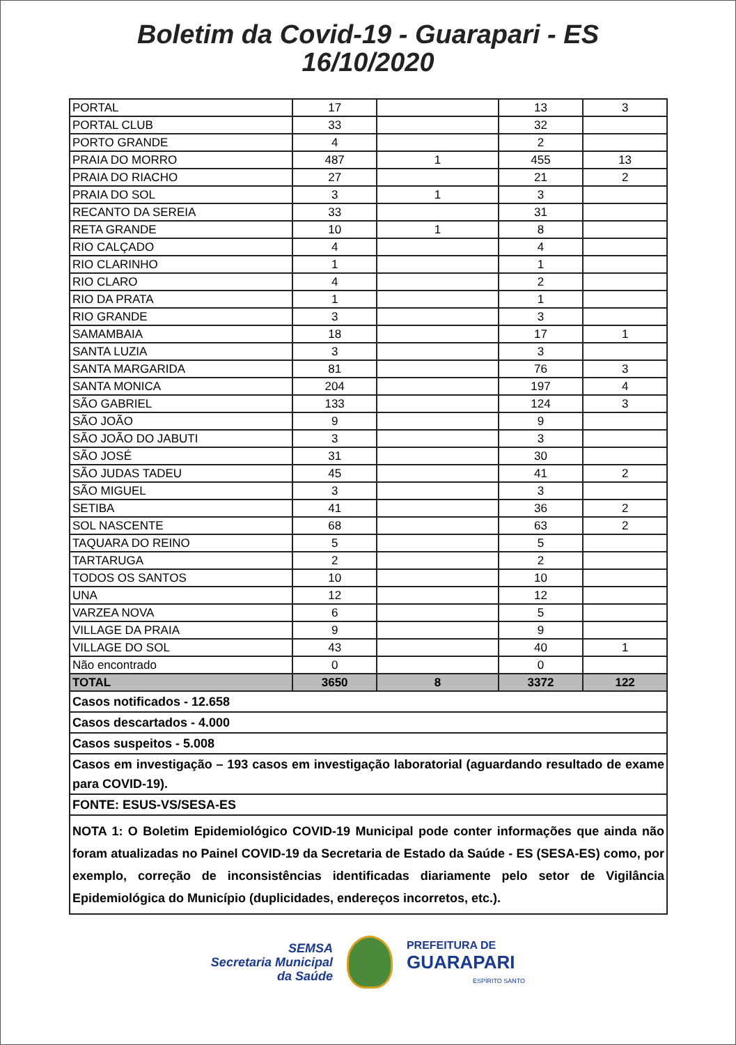Boletim da Covid-19 - Guarapari - ES
16/10/2020
| PORTAL | 17 | | 13 | 3 |
| PORTAL CLUB | 33 | | 32 | |
| PORTO GRANDE | 4 | | 2 | |
| PRAIA DO MORRO | 487 | 1 | 455 | 13 |
| PRAIA DO RIACHO | 27 | | 21 | 2 |
| PRAIA DO SOL | 3 | 1 | 3 | |
| RECANTO DA SEREIA | 33 | | 31 | |
| RETA GRANDE | 10 | 1 | 8 | |
| RIO CALÇADO | 4 | | 4 | |
| RIO CLARINHO | 1 | | 1 | |
| RIO CLARO | 4 | | 2 | |
| RIO DA PRATA | 1 | | 1 | |
| RIO GRANDE | 3 | | 3 | |
| SAMAMBAIA | 18 | | 17 | 1 |
| SANTA LUZIA | 3 | | 3 | |
| SANTA MARGARIDA | 81 | | 76 | 3 |
| SANTA MONICA | 204 | | 197 | 4 |
| SÃO GABRIEL | 133 | | 124 | 3 |
| SÃO JOÃO | 9 | | 9 | |
| SÃO JOÃO DO JABUTI | 3 | | 3 | |
| SÃO JOSÉ | 31 | | 30 | |
| SÃO JUDAS TADEU | 45 | | 41 | 2 |
| SÃO MIGUEL | 3 | | 3 | |
| SETIBA | 41 | | 36 | 2 |
| SOL NASCENTE | 68 | | 63 | 2 |
| TAQUARA DO REINO | 5 | | 5 | |
| TARTARUGA | 2 | | 2 | |
| TODOS OS SANTOS | 10 | | 10 | |
| UNA | 12 | | 12 | |
| VARZEA NOVA | 6 | | 5 | |
| VILLAGE DA PRAIA | 9 | | 9 | |
| VILLAGE DO SOL | 43 | | 40 | 1 |
| Não encontrado | 0 | | 0 | |
| TOTAL | 3650 | 8 | 3372 | 122 |
| Casos notificados - 12.658 | | | | |
| Casos descartados - 4.000 | | | | |
| Casos suspeitos - 5.008 | | | | |
| Casos em investigação – 193 casos em investigação laboratorial (aguardando resultado de exame para COVID-19). | | | | |
| FONTE: ESUS-VS/SESA-ES | | | | |
| NOTA 1: O Boletim Epidemiológico COVID-19 Municipal pode conter informações que ainda não foram atualizadas no Painel COVID-19 da Secretaria de Estado da Saúde - ES (SESA-ES) como, por exemplo, correção de inconsistências identificadas diariamente pelo setor de Vigilância Epidemiológica do Município (duplicidades, endereços incorretos, etc.). | | | | |
SEMSA
Secretaria Municipal
da Saúde
PREFEITURA DE
GUARAPARI
ESPÍRITO SANTO